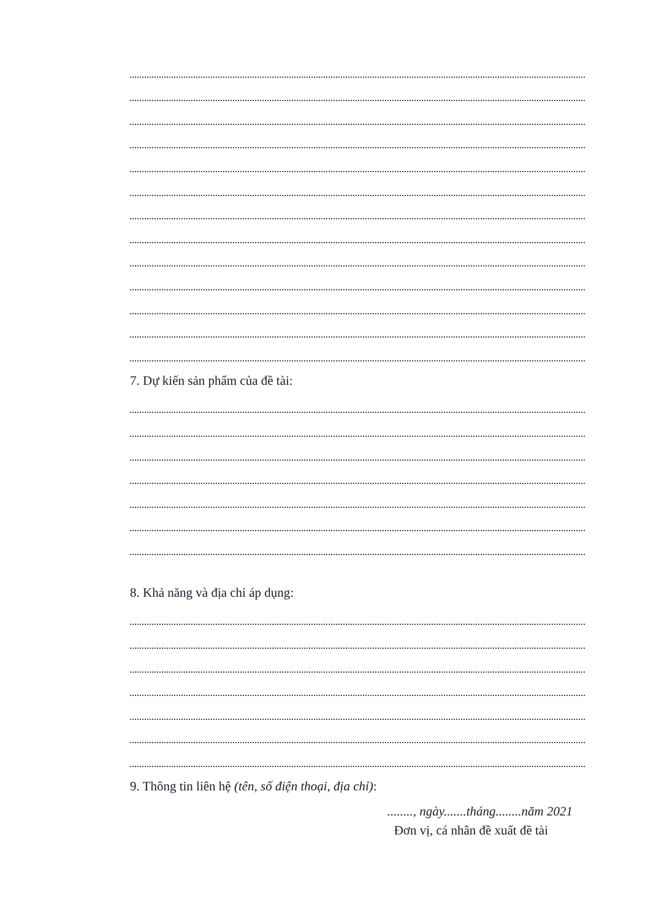7. Dự kiến sản phẩm của đề tài:
8. Khả năng và địa chỉ áp dụng:
9. Thông tin liên hệ (tên, số điện thoại, địa chỉ):
........, ngày.......tháng........năm 2021
Đơn vị, cá nhân đề xuất đề tài